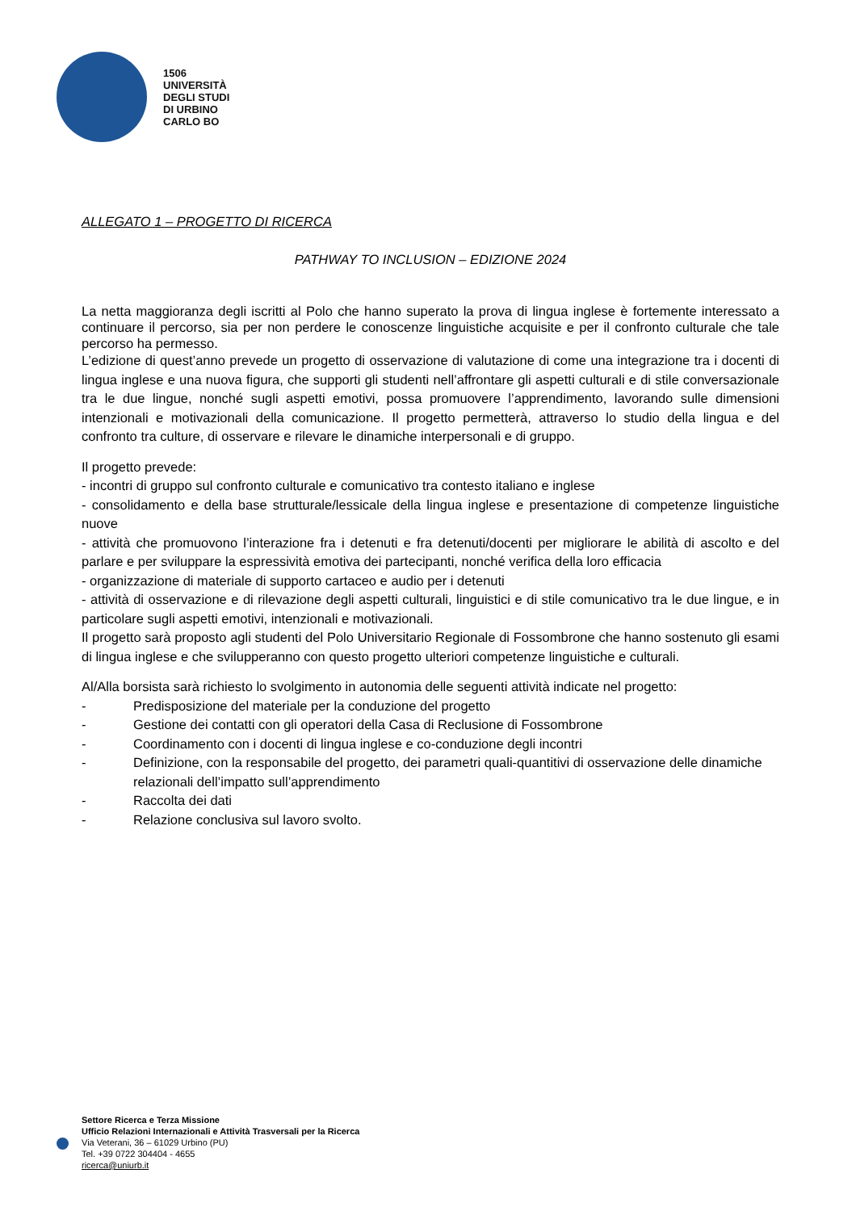1506
UNIVERSITÀ
DEGLI STUDI
DI URBINO
CARLO BO
ALLEGATO 1 – PROGETTO DI RICERCA
PATHWAY TO INCLUSION – EDIZIONE 2024
La netta maggioranza degli iscritti al Polo che hanno superato la prova di lingua inglese è fortemente interessato a continuare il percorso, sia per non perdere le conoscenze linguistiche acquisite e per il confronto culturale che tale percorso ha permesso.
L’edizione di quest’anno prevede un progetto di osservazione di valutazione di come una integrazione tra i docenti di lingua inglese e una nuova figura, che supporti gli studenti nell’affrontare gli aspetti culturali e di stile conversazionale tra le due lingue, nonché sugli aspetti emotivi, possa promuovere l’apprendimento, lavorando sulle dimensioni intenzionali e motivazionali della comunicazione. Il progetto permetterà, attraverso lo studio della lingua e del confronto tra culture, di osservare e rilevare le dinamiche interpersonali e di gruppo.
Il progetto prevede:
- incontri di gruppo sul confronto culturale e comunicativo tra contesto italiano e inglese
- consolidamento e della base strutturale/lessicale della lingua inglese e presentazione di competenze linguistiche nuove
- attività che promuovono l’interazione fra i detenuti e fra detenuti/docenti per migliorare le abilità di ascolto e del parlare e per sviluppare la espressività emotiva dei partecipanti, nonché verifica della loro efficacia
- organizzazione di materiale di supporto cartaceo e audio per i detenuti
- attività di osservazione e di rilevazione degli aspetti culturali, linguistici e di stile comunicativo tra le due lingue, e in particolare sugli aspetti emotivi, intenzionali e motivazionali.
Il progetto sarà proposto agli studenti del Polo Universitario Regionale di Fossombrone che hanno sostenuto gli esami di lingua inglese e che svilupperanno con questo progetto ulteriori competenze linguistiche e culturali.
Al/Alla borsista sarà richiesto lo svolgimento in autonomia delle seguenti attività indicate nel progetto:
- Predisposizione del materiale per la conduzione del progetto
- Gestione dei contatti con gli operatori della Casa di Reclusione di Fossombrone
- Coordinamento con i docenti di lingua inglese e co-conduzione degli incontri
- Definizione, con la responsabile del progetto, dei parametri quali-quantitivi di osservazione delle dinamiche relazionali dell’impatto sull’apprendimento
- Raccolta dei dati
- Relazione conclusiva sul lavoro svolto.
Settore Ricerca e Terza Missione
Ufficio Relazioni Internazionali e Attività Trasversali per la Ricerca
Via Veterani, 36 – 61029 Urbino (PU)
Tel. +39 0722 304404 - 4655
ricerca@uniurb.it